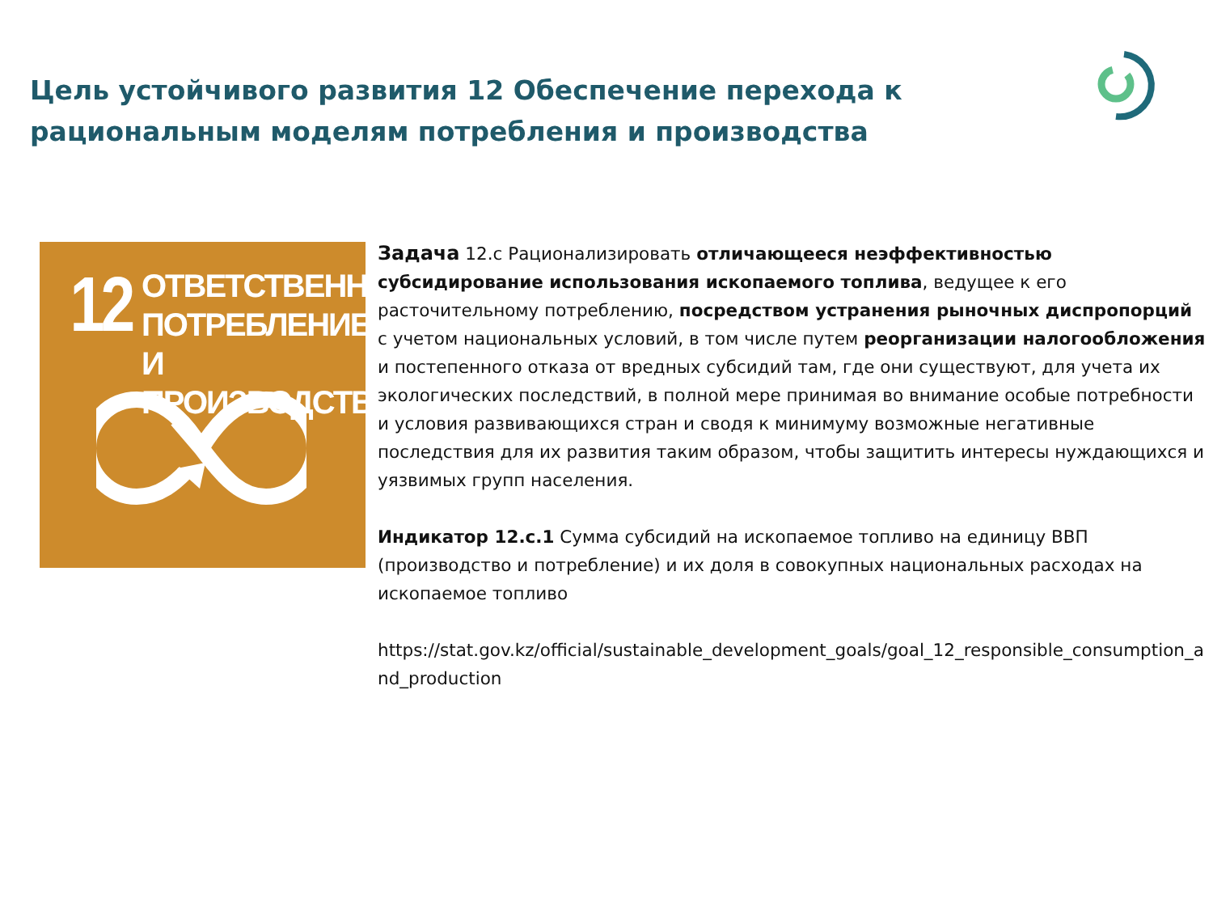Цель устойчивого развития 12 Обеспечение перехода к рациональным моделям потребления и производства
12
ОТВЕТСТВЕННОЕ
ПОТРЕБЛЕНИЕ
И ПРОИЗВОДСТВО
Задача 12.c Рационализировать отличающееся неэффективностью субсидирование использования ископаемого топлива, ведущее к его расточительному потреблению, посредством устранения рыночных диспропорций с учетом национальных условий, в том числе путем реорганизации налогообложения и постепенного отказа от вредных субсидий там, где они существуют, для учета их экологических последствий, в полной мере принимая во внимание особые потребности и условия развивающихся стран и сводя к минимуму возможные негативные последствия для их развития таким образом, чтобы защитить интересы нуждающихся и уязвимых групп населения.
Индикатор 12.c.1 Сумма субсидий на ископаемое топливо на единицу ВВП (производство и потребление) и их доля в совокупных национальных расходах на ископаемое топливо
https://stat.gov.kz/official/sustainable_development_goals/goal_12_responsible_consumption_and_production